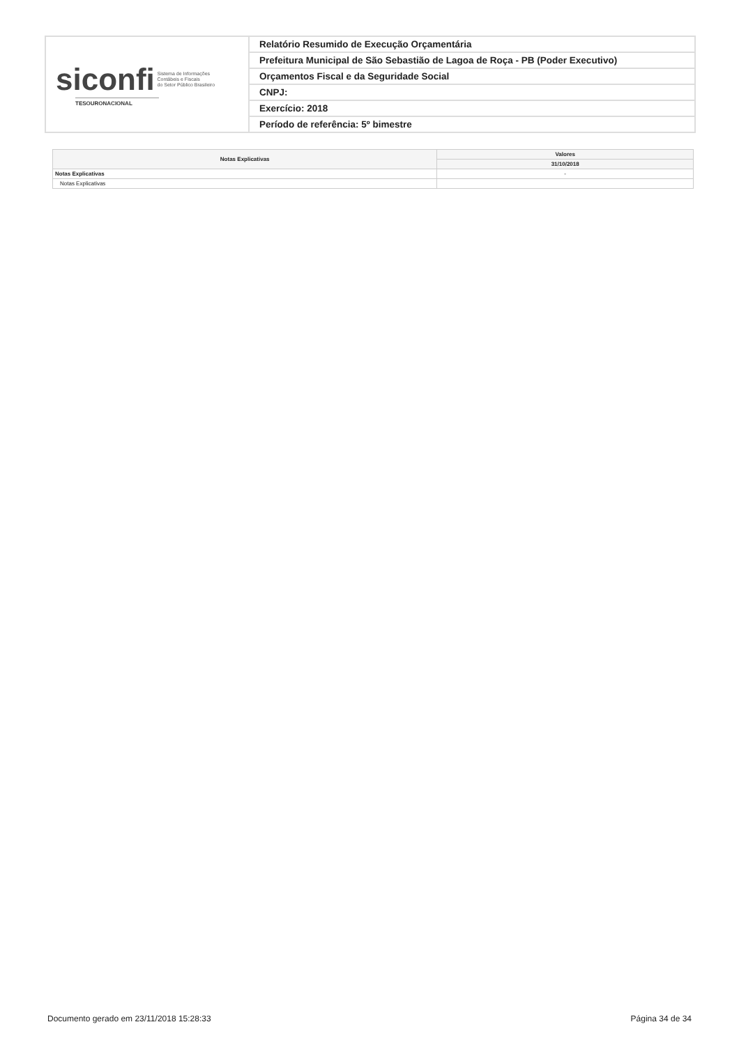| siconfi Sistema de Informações Contábeis e Fiscais do Setor Público Brasileiro TESOURONACIONAL | Relatório Resumido de Execução Orçamentária |
| | Prefeitura Municipal de São Sebastião de Lagoa de Roça - PB (Poder Executivo) |
| | Orçamentos Fiscal e da Seguridade Social |
| | CNPJ: |
| | Exercício: 2018 |
| | Período de referência: 5º bimestre |
| Notas Explicativas | Valores |
| --- | --- |
| | 31/10/2018 |
| Notas Explicativas | - |
| Notas Explicativas | |
Documento gerado em 23/11/2018 15:28:33 Página 34 de 34